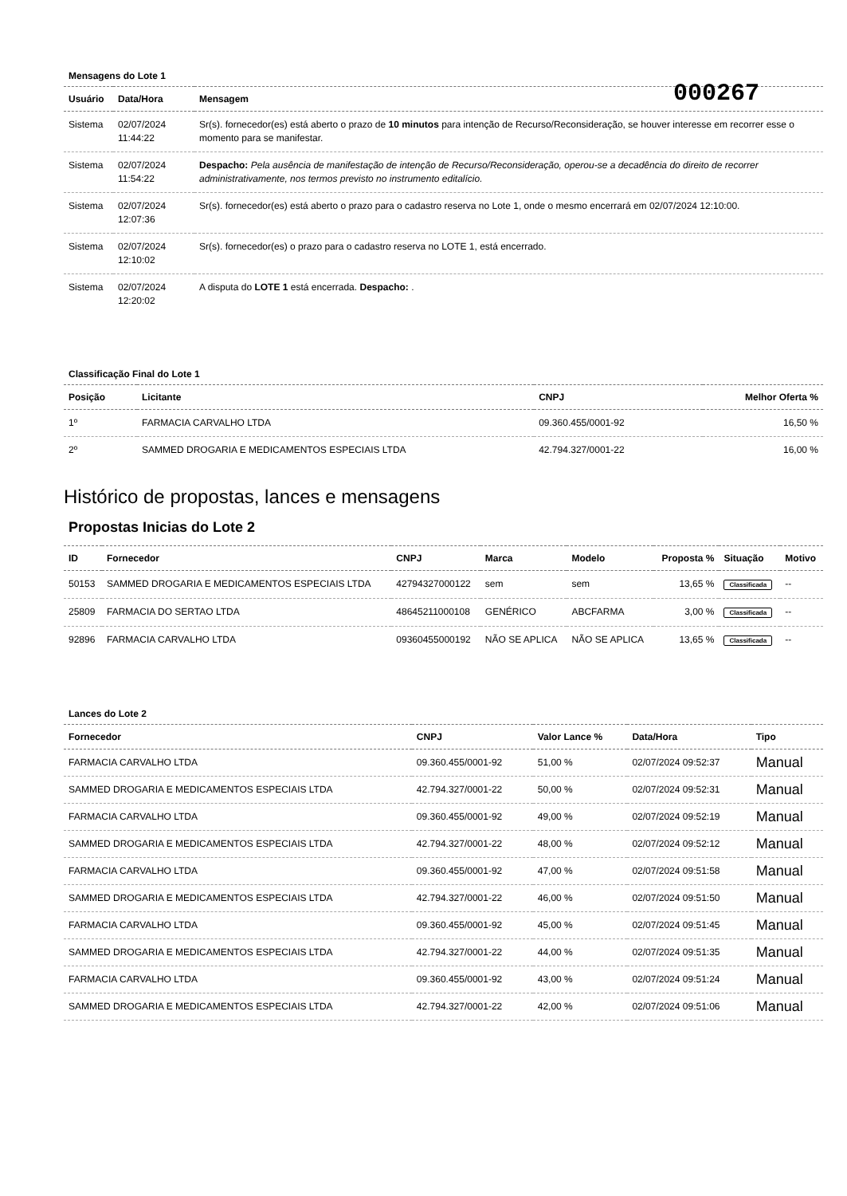000267
Mensagens do Lote 1
| Usuário | Data/Hora | Mensagem |
| --- | --- | --- |
| Sistema | 02/07/2024 11:44:22 | Sr(s). fornecedor(es) está aberto o prazo de 10 minutos para intenção de Recurso/Reconsideração, se houver interesse em recorrer esse o momento para se manifestar. |
| Sistema | 02/07/2024 11:54:22 | Despacho: Pela ausência de manifestação de intenção de Recurso/Reconsideração, operou-se a decadência do direito de recorrer administrativamente, nos termos previsto no instrumento editalício. |
| Sistema | 02/07/2024 12:07:36 | Sr(s). fornecedor(es) está aberto o prazo para o cadastro reserva no Lote 1, onde o mesmo encerrará em 02/07/2024 12:10:00. |
| Sistema | 02/07/2024 12:10:02 | Sr(s). fornecedor(es) o prazo para o cadastro reserva no LOTE 1, está encerrado. |
| Sistema | 02/07/2024 12:20:02 | A disputa do LOTE 1 está encerrada. Despacho: . |
Classificação Final do Lote 1
| Posição | Licitante | CNPJ | Melhor Oferta % |
| --- | --- | --- | --- |
| 1º | FARMACIA CARVALHO LTDA | 09.360.455/0001-92 | 16,50 % |
| 2º | SAMMED DROGARIA E MEDICAMENTOS ESPECIAIS LTDA | 42.794.327/0001-22 | 16,00 % |
Histórico de propostas, lances e mensagens
Propostas Inicias do Lote 2
| ID | Fornecedor | CNPJ | Marca | Modelo | Proposta % | Situação | Motivo |
| --- | --- | --- | --- | --- | --- | --- | --- |
| 50153 | SAMMED DROGARIA E MEDICAMENTOS ESPECIAIS LTDA | 42794327000122 | sem | sem | 13,65 % | Classificada | -- |
| 25809 | FARMACIA DO SERTAO LTDA | 48645211000108 | GENÉRICO | ABCFARMA | 3,00 % | Classificada | -- |
| 92896 | FARMACIA CARVALHO LTDA | 09360455000192 | NÃO SE APLICA | NÃO SE APLICA | 13,65 % | Classificada | -- |
Lances do Lote 2
| Fornecedor | CNPJ | Valor Lance % | Data/Hora | Tipo |
| --- | --- | --- | --- | --- |
| FARMACIA CARVALHO LTDA | 09.360.455/0001-92 | 51,00 % | 02/07/2024 09:52:37 | Manual |
| SAMMED DROGARIA E MEDICAMENTOS ESPECIAIS LTDA | 42.794.327/0001-22 | 50,00 % | 02/07/2024 09:52:31 | Manual |
| FARMACIA CARVALHO LTDA | 09.360.455/0001-92 | 49,00 % | 02/07/2024 09:52:19 | Manual |
| SAMMED DROGARIA E MEDICAMENTOS ESPECIAIS LTDA | 42.794.327/0001-22 | 48,00 % | 02/07/2024 09:52:12 | Manual |
| FARMACIA CARVALHO LTDA | 09.360.455/0001-92 | 47,00 % | 02/07/2024 09:51:58 | Manual |
| SAMMED DROGARIA E MEDICAMENTOS ESPECIAIS LTDA | 42.794.327/0001-22 | 46,00 % | 02/07/2024 09:51:50 | Manual |
| FARMACIA CARVALHO LTDA | 09.360.455/0001-92 | 45,00 % | 02/07/2024 09:51:45 | Manual |
| SAMMED DROGARIA E MEDICAMENTOS ESPECIAIS LTDA | 42.794.327/0001-22 | 44,00 % | 02/07/2024 09:51:35 | Manual |
| FARMACIA CARVALHO LTDA | 09.360.455/0001-92 | 43,00 % | 02/07/2024 09:51:24 | Manual |
| SAMMED DROGARIA E MEDICAMENTOS ESPECIAIS LTDA | 42.794.327/0001-22 | 42,00 % | 02/07/2024 09:51:06 | Manual |